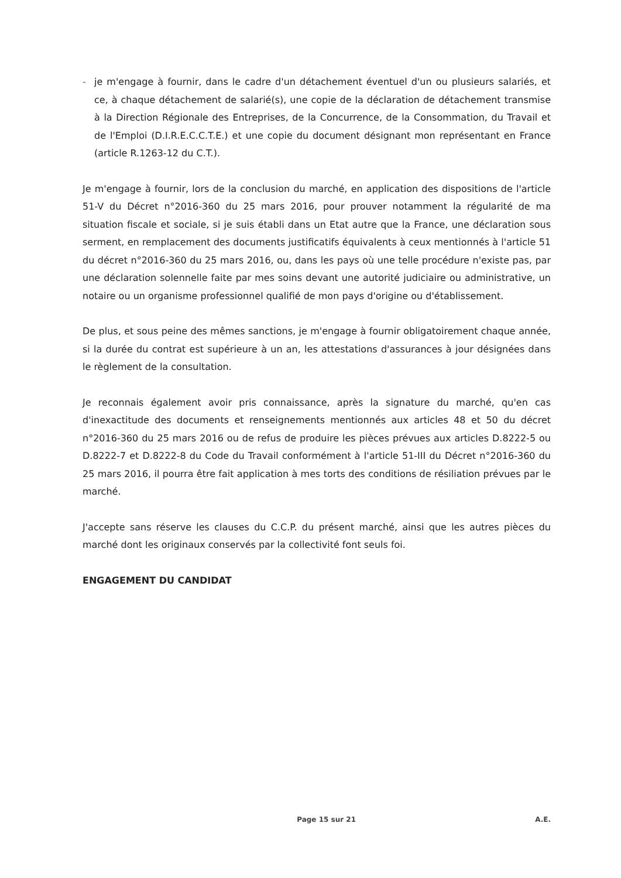- je m'engage à fournir, dans le cadre d'un détachement éventuel d'un ou plusieurs salariés, et ce, à chaque détachement de salarié(s), une copie de la déclaration de détachement transmise à la Direction Régionale des Entreprises, de la Concurrence, de la Consommation, du Travail et de l'Emploi (D.I.R.E.C.C.T.E.) et une copie du document désignant mon représentant en France (article R.1263-12 du C.T.).
Je m'engage à fournir, lors de la conclusion du marché, en application des dispositions de l'article 51-V du Décret n°2016-360 du 25 mars 2016, pour prouver notamment la régularité de ma situation fiscale et sociale, si je suis établi dans un Etat autre que la France, une déclaration sous serment, en remplacement des documents justificatifs équivalents à ceux mentionnés à l'article 51 du décret n°2016-360 du 25 mars 2016, ou, dans les pays où une telle procédure n'existe pas, par une déclaration solennelle faite par mes soins devant une autorité judiciaire ou administrative, un notaire ou un organisme professionnel qualifié de mon pays d'origine ou d'établissement.
De plus, et sous peine des mêmes sanctions, je m'engage à fournir obligatoirement chaque année, si la durée du contrat est supérieure à un an, les attestations d'assurances à jour désignées dans le règlement de la consultation.
Je reconnais également avoir pris connaissance, après la signature du marché, qu'en cas d'inexactitude des documents et renseignements mentionnés aux articles 48 et 50 du décret n°2016-360 du 25 mars 2016 ou de refus de produire les pièces prévues aux articles D.8222-5 ou D.8222-7 et D.8222-8 du Code du Travail conformément à l'article 51-III du Décret n°2016-360 du 25 mars 2016, il pourra être fait application à mes torts des conditions de résiliation prévues par le marché.
J'accepte sans réserve les clauses du C.C.P. du présent marché, ainsi que les autres pièces du marché dont les originaux conservés par la collectivité font seuls foi.
ENGAGEMENT DU CANDIDAT
Page 15 sur 21 A.E.